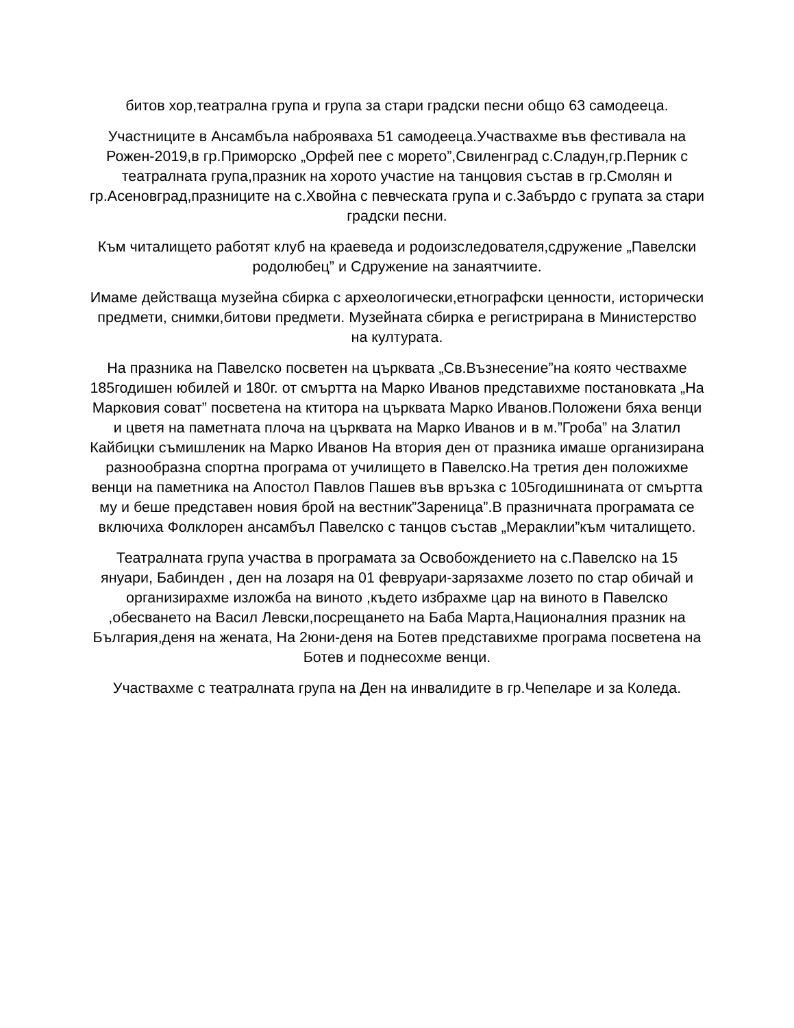битов хор,театрална група и група за стари градски песни общо 63 самодееца.
Участниците в Ансамбъла наброяваха 51 самодееца.Участвахме във фестивала на Рожен-2019,в гр.Приморско „Орфей пее с морето”,Свиленград с.Сладун,гр.Перник с театралната група,празник на хорото участие на танцовия състав в гр.Смолян и гр.Асеновград,празниците на с.Хвойна с певческата група и с.Забърдо с групата за стари градски песни.
Към читалището работят клуб на краеведа и родоизследователя,сдружение „Павелски родолюбец” и Сдружение на занаятчиите.
Имаме действаща музейна сбирка с археологически,етнографски ценности, исторически предмети, снимки,битови предмети. Музейната сбирка е регистрирана в Министерство на културата.
На празника на Павелско посветен на църквата „Св.Възнесение”на която чествахме 185годишен юбилей и 180г. от смъртта на Марко Иванов представихме постановката „На Марковия соват” посветена на ктитора на църквата Марко Иванов.Положени бяха венци и цветя на паметната плоча на църквата на Марко Иванов и в м.”Гроба” на Златил Кайбицки съмишленик на Марко Иванов На втория ден от празника имаше организирана разнообразна спортна програма от училището в Павелско.На третия ден положихме венци на паметника на Апостол Павлов Пашев във връзка с 105годишнината от смъртта му и беше представен новия брой на вестник”Зареница”.В празничната програмата се включиха Фолклорен ансамбъл Павелско с танцов състав „Мераклии”към читалището.
Театралната група участва в програмата за Освобождението на с.Павелско на 15 януари, Бабинден , ден на лозаря на 01 февруари-зарязахме лозето по стар обичай и организирахме изложба на виното ,където избрахме цар на виното в Павелско ,обесването на Васил Левски,посрещането на Баба Марта,Националния празник на България,деня на жената, На 2юни-деня на Ботев представихме програма посветена на Ботев и поднесохме венци.
Участвахме с театралната група на Ден на инвалидите в гр.Чепеларе и за Коледа.